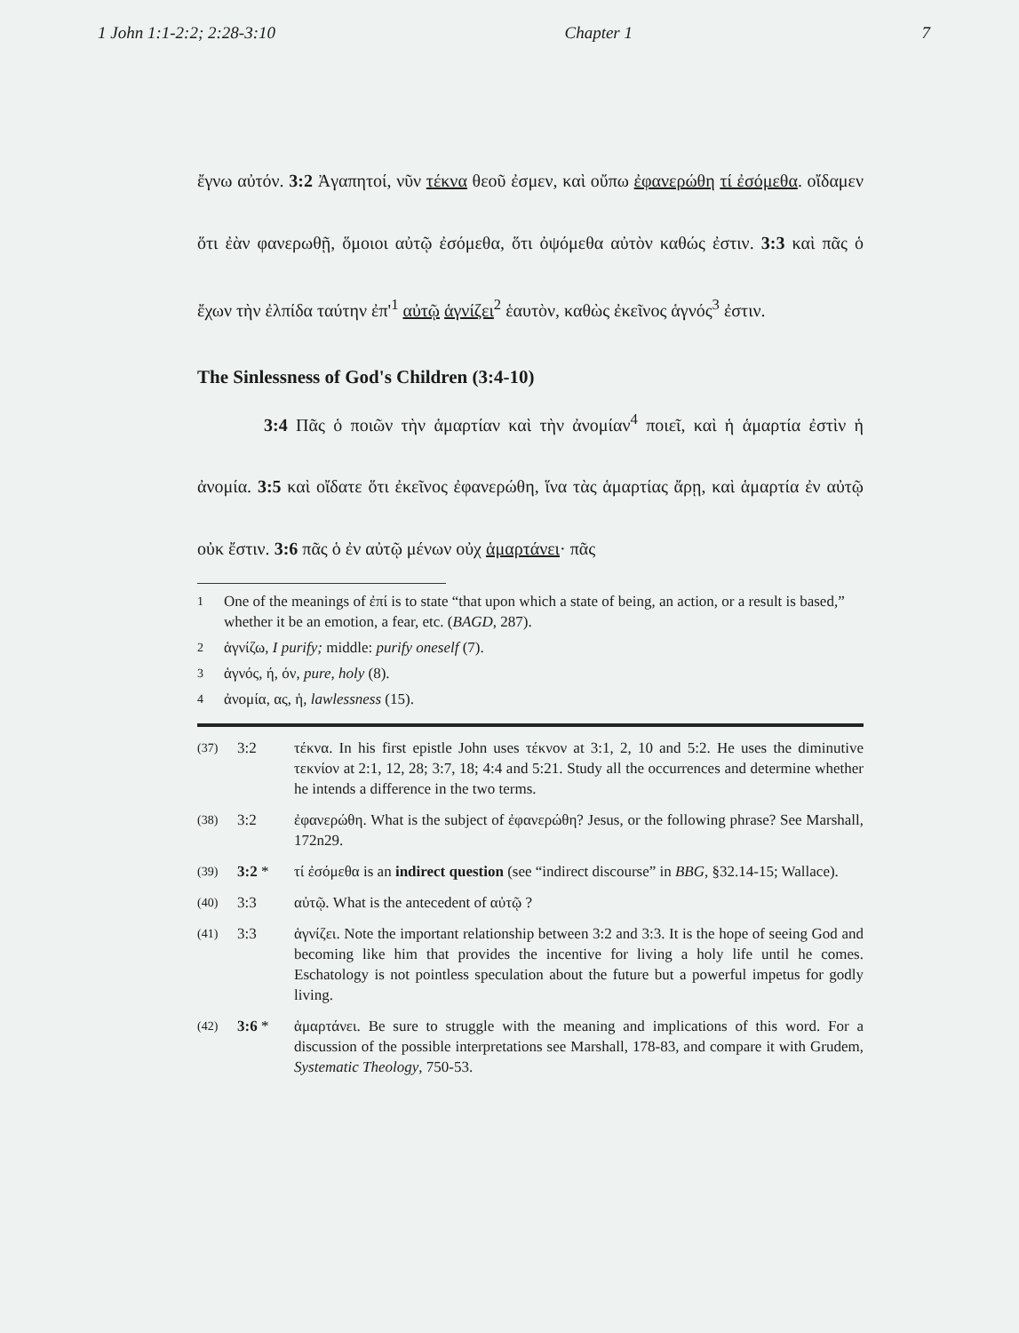1 John 1:1-2:2; 2:28-3:10 Chapter 1 7
ἔγνω αὐτόν. 3:2 Ἀγαπητοί, νῦν τέκνα θεοῦ ἐσμεν, καὶ οὔπω ἐφανερώθη τί ἐσόμεθα. οἴδαμεν ὅτι ἐὰν φανερωθῇ, ὅμοιοι αὐτῷ ἐσόμεθα, ὅτι ὀψόμεθα αὐτὸν καθώς ἐστιν. 3:3 καὶ πᾶς ὁ ἔχων τὴν ἐλπίδα ταύτην ἐπ'<sup>1</sup> αὐτῷ ἁγνίζει<sup>2</sup> ἑαυτὸν, καθὼς ἐκεῖνος ἁγνός<sup>3</sup> ἐστιν.
The Sinlessness of God's Children (3:4-10)
3:4 Πᾶς ὁ ποιῶν τὴν ἁμαρτίαν καὶ τὴν ἀνομίαν<sup>4</sup> ποιεῖ, καὶ ἡ ἁμαρτία ἐστὶν ἡ ἀνομία. 3:5 καὶ οἴδατε ὅτι ἐκεῖνος ἐφανερώθη, ἵνα τὰς ἁμαρτίας ἄρῃ, καὶ ἁμαρτία ἐν αὐτῷ οὐκ ἔστιν. 3:6 πᾶς ὁ ἐν αὐτῷ μένων οὐχ ἁμαρτάνει· πᾶς
1 One of the meanings of ἐπί is to state “that upon which a state of being, an action, or a result is based,” whether it be an emotion, a fear, etc. (BAGD, 287).
2 ἁγνίζω, I purify; middle: purify oneself (7).
3 ἁγνός, ή, όν, pure, holy (8).
4 ἀνομία, ας, ἡ, lawlessness (15).
(37) 3:2 τέκνα. In his first epistle John uses τέκνον at 3:1, 2, 10 and 5:2. He uses the diminutive τεκνίον at 2:1, 12, 28; 3:7, 18; 4:4 and 5:21. Study all the occurrences and determine whether he intends a difference in the two terms.
(38) 3:2 ἐφανερώθη. What is the subject of ἐφανερώθη? Jesus, or the following phrase? See Marshall, 172n29.
(39) 3:2 * τί ἐσόμεθα is an indirect question (see “indirect discourse” in BBG, §32.14-15; Wallace).
(40) 3:3 αὐτῷ. What is the antecedent of αὐτῷ ?
(41) 3:3 ἁγνίζει. Note the important relationship between 3:2 and 3:3. It is the hope of seeing God and becoming like him that provides the incentive for living a holy life until he comes. Eschatology is not pointless speculation about the future but a powerful impetus for godly living.
(42) 3:6 * ἁμαρτάνει. Be sure to struggle with the meaning and implications of this word. For a discussion of the possible interpretations see Marshall, 178-83, and compare it with Grudem, Systematic Theology, 750-53.